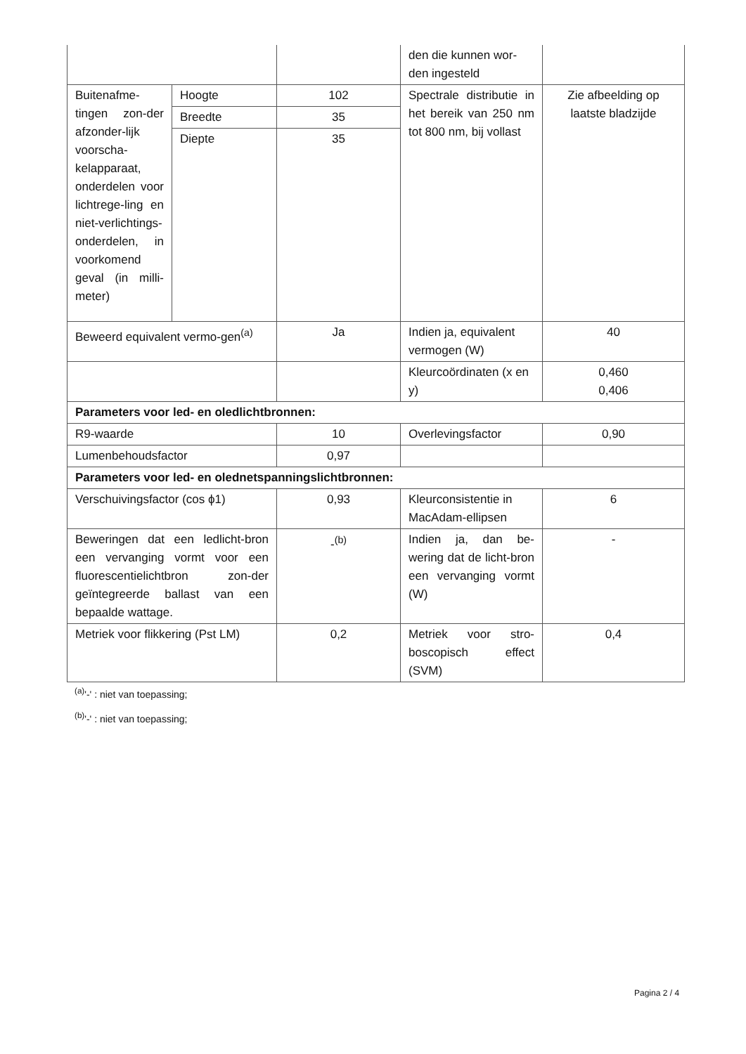| | | | den die kunnen wor-den ingesteld | |
| Buitenafme-tingen zon-der afzonder-lijk voorscha-kelapparaat, onderdelen voor lichtrege-ling en niet-verlichtings-onderdelen, in voorkomend geval (in milli-meter) | Hoogte | 102 | Spectrale distributie in het bereik van 250 nm tot 800 nm, bij vollast | Zie afbeelding op laatste bladzijde |
| | Breedte | 35 | | |
| | Diepte | 35 | | |
| Beweerd equivalent vermo-gen<sup>(a)</sup> | | Ja | Indien ja, equivalent vermogen (W) | 40 |
| | | | Kleurcoördinaten (x en y) | 0,460 0,406 |
| Parameters voor led- en oledlichtbronnen: | | | | |
| R9-waarde | | 10 | Overlevingsfactor | 0,90 |
| Lumenbehoudsfactor | | 0,97 | | |
| Parameters voor led- en olednetspanningslichtbronnen: | | | | |
| Verschuivingsfactor (cos ϕ1) | | 0,93 | Kleurconsistentie in MacAdam-ellipsen | 6 |
| Beweringen dat een ledlicht-bron een vervanging vormt voor een fluorescentielichtbron zon-der geïntegreerde ballast van een bepaalde wattage. | | -<sup>(b)</sup> | Indien ja, dan be-wering dat de licht-bron een vervanging vormt (W) | - |
| Metriek voor flikkering (Pst LM) | | 0,2 | Metriek voor stro-boscopisch effect (SVM) | 0,4 |
<sup>(a)</sup> '-' : niet van toepassing;
<sup>(b)</sup> '-' : niet van toepassing;
Pagina 2 / 4